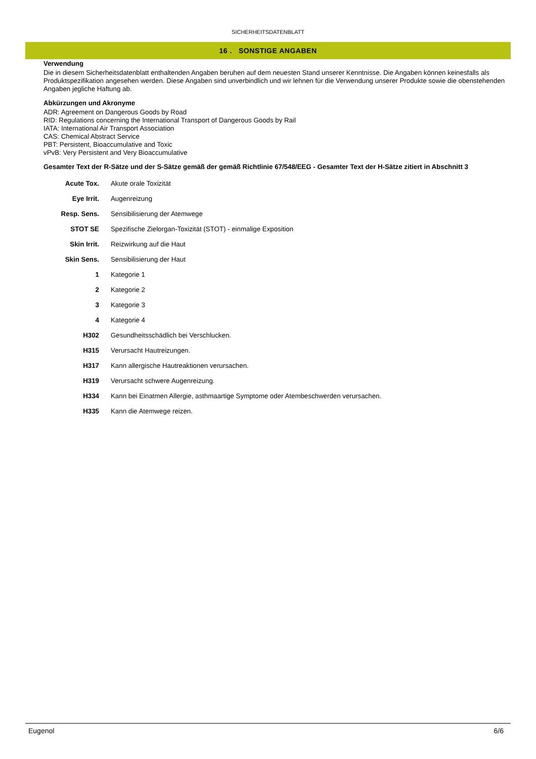SICHERHEITSDATENBLATT
16 . SONSTIGE ANGABEN
Verwendung
Die in diesem Sicherheitsdatenblatt enthaltenden Angaben beruhen auf dem neuesten Stand unserer Kenntnisse. Die Angaben können keinesfalls als Produktspezifikation angesehen werden. Diese Angaben sind unverbindlich und wir lehnen für die Verwendung unserer Produkte sowie die obenstehenden Angaben jegliche Haftung ab.
Abkürzungen und Akronyme
ADR: Agreement on Dangerous Goods by Road
RID: Regulations concerning the International Transport of Dangerous Goods by Rail
IATA: International Air Transport Association
CAS: Chemical Abstract Service
PBT: Persistent, Bioaccumulative and Toxic
vPvB: Very Persistent and Very Bioaccumulative
Gesamter Text der R-Sätze und der S-Sätze gemäß der gemäß Richtlinie 67/548/EEG - Gesamter Text der H-Sätze zitiert in Abschnitt 3
| Acute Tox. | Akute orale Toxizität |
| Eye Irrit. | Augenreizung |
| Resp. Sens. | Sensibilisierung der Atemwege |
| STOT SE | Spezifische Zielorgan-Toxizität (STOT) - einmalige Exposition |
| Skin Irrit. | Reizwirkung auf die Haut |
| Skin Sens. | Sensibilisierung der Haut |
| 1 | Kategorie 1 |
| 2 | Kategorie 2 |
| 3 | Kategorie 3 |
| 4 | Kategorie 4 |
| H302 | Gesundheitsschädlich bei Verschlucken. |
| H315 | Verursacht Hautreizungen. |
| H317 | Kann allergische Hautreaktionen verursachen. |
| H319 | Verursacht schwere Augenreizung. |
| H334 | Kann bei Einatmen Allergie, asthmaartige Symptome oder Atembeschwerden verursachen. |
| H335 | Kann die Atemwege reizen. |
Eugenol 6/6